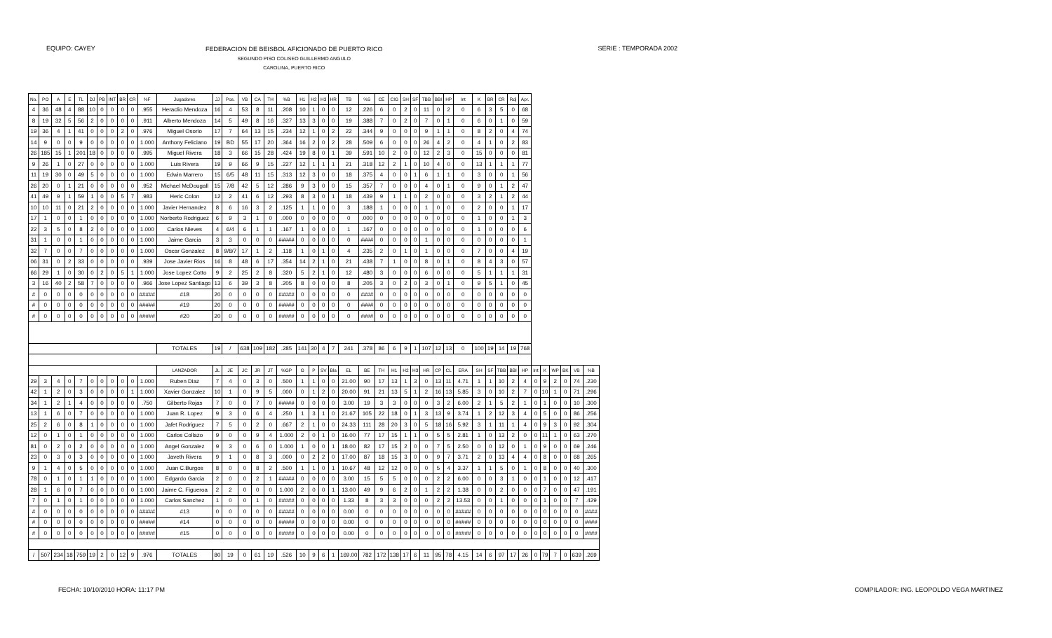EQUIPO: CAYEY
FEDERACION DE BEISBOL AFICIONADO DE PUERTO RICO
SEGUNDO PISO COLISEO GUILLERMO ANGULO
CAROLINA, PUERTO RICO
SERIE : TEMPORADA 2002
| No. | PO | A | E | TL | DJ | PB | INT | BR | CR | %F | Jugadores | JJ | Pos. | VB | CA | TH | %B | H1 | H2 | H3 | HR | TB | %S | CE | CIG | SH | SF | TBB | BBI | HP | Int | K | BR | CR | Rdj | Apr. | | | | | | |
| --- | --- | --- | --- | --- | --- | --- | --- | --- | --- | --- | --- | --- | --- | --- | --- | --- | --- | --- | --- | --- | --- | --- | --- | --- | --- | --- | --- | --- | --- | --- | --- | --- | --- | --- | --- | --- | --- | --- | --- | --- | --- | --- |
| 4 | 36 | 48 | 4 | 88 | 10 | 0 | 0 | 0 | 0 | .955 | Heraclio Mendoza | 16 | 4 | 53 | 8 | 11 | .208 | 10 | 1 | 0 | 0 | 12 | .226 | 6 | 0 | 2 | 0 | 11 | 0 | 2 | 0 | 6 | 3 | 5 | 0 | 68 | | | | | | |
| 8 | 19 | 32 | 5 | 56 | 2 | 0 | 0 | 0 | 0 | .911 | Alberto Mendoza | 14 | 5 | 49 | 8 | 16 | .327 | 13 | 3 | 0 | 0 | 19 | .388 | 7 | 0 | 2 | 0 | 7 | 0 | 1 | 0 | 6 | 0 | 1 | 0 | 59 | | | | | | |
| 19 | 36 | 4 | 1 | 41 | 0 | 0 | 0 | 2 | 0 | .976 | Miguel Osorio | 17 | 7 | 64 | 13 | 15 | .234 | 12 | 1 | 0 | 2 | 22 | .344 | 9 | 0 | 0 | 0 | 9 | 1 | 1 | 0 | 8 | 2 | 0 | 4 | 74 | | | | | | |
| 14 | 9 | 0 | 0 | 9 | 0 | 0 | 0 | 0 | 0 | 1.000 | Anthony Feliciano | 19 | BD | 55 | 17 | 20 | .364 | 16 | 2 | 0 | 2 | 28 | .509 | 6 | 0 | 0 | 0 | 26 | 4 | 2 | 0 | 4 | 1 | 0 | 2 | 83 | | | | | | |
| 26 | 185 | 15 | 1 | 201 | 18 | 0 | 0 | 0 | 0 | .995 | Miguel Rivera | 18 | 3 | 66 | 15 | 28 | .424 | 19 | 8 | 0 | 1 | 39 | .591 | 10 | 2 | 0 | 0 | 12 | 2 | 3 | 0 | 15 | 0 | 0 | 0 | 81 | | | | | | |
| 9 | 26 | 1 | 0 | 27 | 0 | 0 | 0 | 0 | 0 | 1.000 | Luis Rivera | 19 | 9 | 66 | 9 | 15 | .227 | 12 | 1 | 1 | 1 | 21 | .318 | 12 | 2 | 1 | 0 | 10 | 4 | 0 | 0 | 13 | 1 | 1 | 1 | 77 | | | | | | |
| 11 | 19 | 30 | 0 | 49 | 5 | 0 | 0 | 0 | 0 | 1.000 | Edwin Marrero | 15 | 6/5 | 48 | 11 | 15 | .313 | 12 | 3 | 0 | 0 | 18 | .375 | 4 | 0 | 0 | 1 | 6 | 1 | 1 | 0 | 3 | 0 | 0 | 1 | 56 | | | | | | |
| 26 | 20 | 0 | 1 | 21 | 0 | 0 | 0 | 0 | 0 | .952 | Michael McDougall | 15 | 7/8 | 42 | 5 | 12 | .286 | 9 | 3 | 0 | 0 | 15 | .357 | 7 | 0 | 0 | 0 | 4 | 0 | 1 | 0 | 9 | 0 | 1 | 2 | 47 | | | | | | |
| 41 | 49 | 9 | 1 | 59 | 1 | 0 | 0 | 5 | 7 | .983 | Heric Colon | 12 | 2 | 41 | 6 | 12 | .293 | 8 | 3 | 0 | 1 | 18 | .439 | 9 | 1 | 1 | 0 | 2 | 0 | 0 | 0 | 3 | 2 | 1 | 2 | 44 | | | | | | |
| 10 | 10 | 11 | 0 | 21 | 2 | 0 | 0 | 0 | 0 | 1.000 | Javier Hernandez | 8 | 6 | 16 | 3 | 2 | .125 | 1 | 1 | 0 | 0 | 3 | .188 | 1 | 0 | 0 | 0 | 1 | 0 | 0 | 0 | 2 | 0 | 0 | 1 | 17 | | | | | | |
| 17 | 1 | 0 | 0 | 1 | 0 | 0 | 0 | 0 | 0 | 1.000 | Norberto Rodriguez | 6 | 9 | 3 | 1 | 0 | .000 | 0 | 0 | 0 | 0 | 0 | .000 | 0 | 0 | 0 | 0 | 0 | 0 | 0 | 0 | 1 | 0 | 0 | 1 | 3 | | | | | | |
| 22 | 3 | 5 | 0 | 8 | 2 | 0 | 0 | 0 | 0 | 1.000 | Carlos Nieves | 4 | 6/4 | 6 | 1 | 1 | .167 | 1 | 0 | 0 | 0 | 1 | .167 | 0 | 0 | 0 | 0 | 0 | 0 | 0 | 0 | 1 | 0 | 0 | 0 | 6 | | | | | | |
| 31 | 1 | 0 | 0 | 1 | 0 | 0 | 0 | 0 | 0 | 1.000 | Jaime Garcia | 3 | 3 | 0 | 0 | 0 | ##### | 0 | 0 | 0 | 0 | 0 | #### | 0 | 0 | 0 | 0 | 1 | 0 | 0 | 0 | 0 | 0 | 0 | 0 | 1 | | | | | | |
| 32 | 7 | 0 | 0 | 7 | 0 | 0 | 0 | 0 | 0 | 1.000 | Oscar Gonzalez | 8 | 9/8/7 | 17 | 1 | 2 | .118 | 1 | 0 | 1 | 0 | 4 | .235 | 2 | 0 | 1 | 0 | 1 | 0 | 0 | 0 | 7 | 0 | 0 | 4 | 19 | | | | | | |
| 06 | 31 | 0 | 2 | 33 | 0 | 0 | 0 | 0 | 0 | .939 | Jose Javier Rios | 16 | 8 | 48 | 6 | 17 | .354 | 14 | 2 | 1 | 0 | 21 | .438 | 7 | 1 | 0 | 0 | 8 | 0 | 1 | 0 | 8 | 4 | 3 | 0 | 57 | | | | | | |
| 66 | 29 | 1 | 0 | 30 | 0 | 2 | 0 | 5 | 1 | 1.000 | Jose Lopez Cotto | 9 | 2 | 25 | 2 | 8 | .320 | 5 | 2 | 1 | 0 | 12 | .480 | 3 | 0 | 0 | 0 | 6 | 0 | 0 | 0 | 5 | 1 | 1 | 1 | 31 | | | | | | |
| 3 | 16 | 40 | 2 | 58 | 7 | 0 | 0 | 0 | 0 | .966 | Jose Lopez Santiago | 13 | 6 | 39 | 3 | 8 | .205 | 8 | 0 | 0 | 0 | 8 | .205 | 3 | 0 | 2 | 0 | 3 | 0 | 1 | 0 | 9 | 5 | 1 | 0 | 45 | | | | | | |
| # | 0 | 0 | 0 | 0 | 0 | 0 | 0 | 0 | 0 | ##### | #18 | 20 | 0 | 0 | 0 | 0 | ##### | 0 | 0 | 0 | 0 | 0 | #### | 0 | 0 | 0 | 0 | 0 | 0 | 0 | 0 | 0 | 0 | 0 | 0 | 0 | | | | | | |
| # | 0 | 0 | 0 | 0 | 0 | 0 | 0 | 0 | 0 | ##### | #19 | 20 | 0 | 0 | 0 | 0 | ##### | 0 | 0 | 0 | 0 | 0 | #### | 0 | 0 | 0 | 0 | 0 | 0 | 0 | 0 | 0 | 0 | 0 | 0 | 0 | | | | | | |
| # | 0 | 0 | 0 | 0 | 0 | 0 | 0 | 0 | 0 | ##### | #20 | 20 | 0 | 0 | 0 | 0 | ##### | 0 | 0 | 0 | 0 | 0 | #### | 0 | 0 | 0 | 0 | 0 | 0 | 0 | 0 | 0 | 0 | 0 | 0 | 0 | | | | | | |
| | | | | | | | | | | | TOTALES | 19 | / | 638 | 109 | 182 | .285 | 141 | 30 | 4 | 7 | 241 | .378 | 86 | 6 | 9 | 1 | 107 | 12 | 13 | 0 | 100 | 19 | 14 | 19 | 768 | | | | | | |
| | | | | | | | | | | | LANZADOR | JL | JE | JC | JR | JT | %GP | G | P | SV | Bla | EL | BE | TH | H1 | H2 | H3 | HR | CP | CL | ERA | SH | SF | TBB | BBI | HP | Int | K | WP | BK | VB | %B |
| 29 | 3 | 4 | 0 | 7 | 0 | 0 | 0 | 0 | 0 | 1.000 | Ruben Diaz | 7 | 4 | 0 | 3 | 0 | .500 | 1 | 1 | 0 | 0 | 21.00 | 90 | 17 | 13 | 1 | 3 | 0 | 13 | 11 | 4.71 | 1 | 1 | 10 | 2 | 4 | 0 | 9 | 2 | 0 | 74 | .230 |
| 42 | 1 | 2 | 0 | 3 | 0 | 0 | 0 | 0 | 1 | 1.000 | Xavier Gonzalez | 10 | 1 | 0 | 9 | 5 | .000 | 0 | 1 | 2 | 0 | 20.00 | 91 | 21 | 13 | 5 | 1 | 2 | 16 | 13 | 5.85 | 3 | 0 | 10 | 2 | 7 | 0 | 10 | 1 | 0 | 71 | .296 |
| 34 | 1 | 2 | 1 | 4 | 0 | 0 | 0 | 0 | 0 | .750 | Gilberto Rojas | 7 | 0 | 0 | 7 | 0 | ##### | 0 | 0 | 0 | 0 | 3.00 | 19 | 3 | 3 | 0 | 0 | 0 | 3 | 2 | 6.00 | 2 | 1 | 5 | 2 | 1 | 0 | 1 | 0 | 0 | 10 | .300 |
| 13 | 1 | 6 | 0 | 7 | 0 | 0 | 0 | 0 | 0 | 1.000 | Juan R. Lopez | 9 | 3 | 0 | 6 | 4 | .250 | 1 | 3 | 1 | 0 | 21.67 | 105 | 22 | 18 | 0 | 1 | 3 | 13 | 9 | 3.74 | 1 | 2 | 12 | 3 | 4 | 0 | 5 | 0 | 0 | 86 | .256 |
| 25 | 2 | 6 | 0 | 8 | 1 | 0 | 0 | 0 | 0 | 1.000 | Jafet Rodriguez | 7 | 5 | 0 | 2 | 0 | .667 | 2 | 1 | 0 | 0 | 24.33 | 111 | 28 | 20 | 3 | 0 | 5 | 18 | 16 | 5.92 | 3 | 1 | 11 | 1 | 4 | 0 | 9 | 3 | 0 | 92 | .304 |
| 12 | 0 | 1 | 0 | 1 | 0 | 0 | 0 | 0 | 0 | 1.000 | Carlos Collazo | 9 | 0 | 0 | 9 | 4 | 1.000 | 2 | 0 | 1 | 0 | 16.00 | 77 | 17 | 15 | 1 | 1 | 0 | 5 | 5 | 2.81 | 1 | 0 | 13 | 2 | 0 | 0 | 11 | 1 | 0 | 63 | .270 |
| 81 | 0 | 2 | 0 | 2 | 0 | 0 | 0 | 0 | 0 | 1.000 | Angel Gonzalez | 9 | 3 | 0 | 6 | 0 | 1.000 | 1 | 0 | 0 | 1 | 18.00 | 82 | 17 | 15 | 2 | 0 | 0 | 7 | 5 | 2.50 | 0 | 0 | 12 | 0 | 1 | 0 | 9 | 0 | 0 | 69 | .246 |
| 23 | 0 | 3 | 0 | 3 | 0 | 0 | 0 | 0 | 0 | 1.000 | Javeth Rivera | 9 | 1 | 0 | 8 | 3 | .000 | 0 | 2 | 2 | 0 | 17.00 | 87 | 18 | 15 | 3 | 0 | 0 | 9 | 7 | 3.71 | 2 | 0 | 13 | 4 | 4 | 0 | 8 | 0 | 0 | 68 | .265 |
| 9 | 1 | 4 | 0 | 5 | 0 | 0 | 0 | 0 | 0 | 1.000 | Juan C.Burgos | 8 | 0 | 0 | 8 | 2 | .500 | 1 | 1 | 0 | 1 | 10.67 | 48 | 12 | 12 | 0 | 0 | 0 | 5 | 4 | 3.37 | 1 | 1 | 5 | 0 | 1 | 0 | 8 | 0 | 0 | 40 | .300 |
| 78 | 0 | 1 | 0 | 1 | 1 | 0 | 0 | 0 | 0 | 1.000 | Edgardo Garcia | 2 | 0 | 0 | 2 | 1 | ##### | 0 | 0 | 0 | 0 | 3.00 | 15 | 5 | 5 | 0 | 0 | 0 | 2 | 2 | 6.00 | 0 | 0 | 3 | 1 | 0 | 0 | 1 | 0 | 0 | 12 | .417 |
| 28 | 1 | 6 | 0 | 7 | 0 | 0 | 0 | 0 | 0 | 1.000 | Jaime C. Figueroa | 2 | 2 | 0 | 0 | 0 | 1.000 | 2 | 0 | 0 | 1 | 13.00 | 49 | 9 | 6 | 2 | 0 | 1 | 2 | 2 | 1.38 | 0 | 0 | 2 | 0 | 0 | 0 | 7 | 0 | 0 | 47 | .191 |
| 7 | 0 | 1 | 0 | 1 | 0 | 0 | 0 | 0 | 0 | 1.000 | Carlos Sanchez | 1 | 0 | 0 | 1 | 0 | ##### | 0 | 0 | 0 | 0 | 1.33 | 8 | 3 | 3 | 0 | 0 | 0 | 2 | 2 | 13.53 | 0 | 0 | 1 | 0 | 0 | 0 | 1 | 0 | 0 | 7 | .429 |
| # | 0 | 0 | 0 | 0 | 0 | 0 | 0 | 0 | 0 | ##### | #13 | 0 | 0 | 0 | 0 | 0 | ##### | 0 | 0 | 0 | 0 | 0.00 | 0 | 0 | 0 | 0 | 0 | 0 | 0 | 0 | ##### | 0 | 0 | 0 | 0 | 0 | 0 | 0 | 0 | 0 | 0 | #### |
| # | 0 | 0 | 0 | 0 | 0 | 0 | 0 | 0 | 0 | ##### | #14 | 0 | 0 | 0 | 0 | 0 | ##### | 0 | 0 | 0 | 0 | 0.00 | 0 | 0 | 0 | 0 | 0 | 0 | 0 | 0 | ##### | 0 | 0 | 0 | 0 | 0 | 0 | 0 | 0 | 0 | 0 | #### |
| # | 0 | 0 | 0 | 0 | 0 | 0 | 0 | 0 | 0 | ##### | #15 | 0 | 0 | 0 | 0 | 0 | ##### | 0 | 0 | 0 | 0 | 0.00 | 0 | 0 | 0 | 0 | 0 | 0 | 0 | 0 | ##### | 0 | 0 | 0 | 0 | 0 | 0 | 0 | 0 | 0 | 0 | #### |
| / | 507 | 234 | 18 | 759 | 19 | 2 | 0 | 12 | 9 | .976 | TOTALES | 80 | 19 | 0 | 61 | 19 | .526 | 10 | 9 | 6 | 1 | 169.00 | 782 | 172 | 138 | 17 | 6 | 11 | 95 | 78 | 4.15 | 14 | 6 | 97 | 17 | 26 | 0 | 79 | 7 | 0 | 639 | .269 |
FECHA: 10/10/2010 HORA: 11:17 PM
COMPILADOR: ING. LEOPOLDO VEGA MARTINEZ